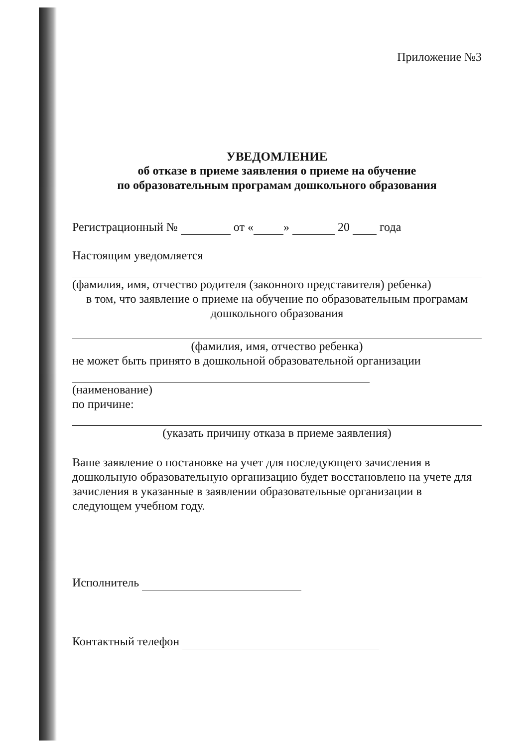Приложение №3
УВЕДОМЛЕНИЕ
об отказе в приеме заявления о приеме на обучение
по образовательным програмам дошкольного образования
Регистрационный № от « » 20 года
Настоящим уведомляется
(фамилия, имя, отчество родителя (законного представителя) ребенка)
в том, что заявление о приеме на обучение по образовательным програмам дошкольного образования
(фамилия, имя, отчество ребенка)
не может быть принято в дошкольной образовательной организации
(наименование)
по причине:
(указать причину отказа в приеме заявления)
Ваше заявление о постановке на учет для последующего зачисления в дошкольную образовательную организацию будет восстановлено на учете для зачисления в указанные в заявлении образовательные организации в следующем учебном году.
Исполнитель
Контактный телефон